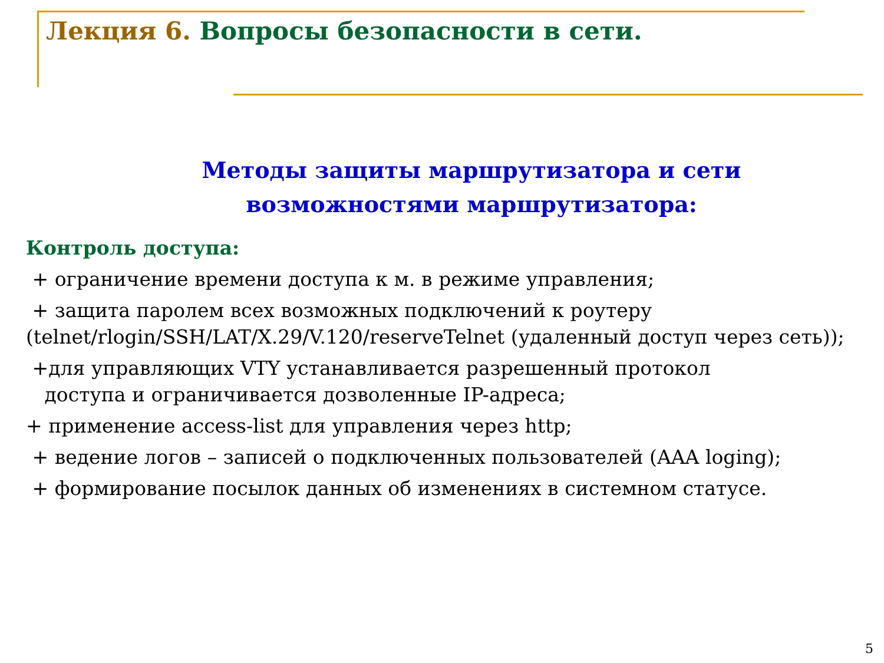Лекция 6. Вопросы безопасности в сети.
Методы защиты маршрутизатора и сети
возможностями маршрутизатора:
Контроль доступа:
+ ограничение времени доступа к м. в режиме управления;
+ защита паролем всех возможных подключений к роутеру (telnet/rlogin/SSH/LAT/X.29/V.120/reserveTelnet (удаленный доступ через сеть));
+для управляющих VTY устанавливается разрешенный протокол
доступа и ограничивается дозволенные IP-адреса;
+ применение access-list для управления через http;
+ ведение логов – записей о подключенных пользователей (AAA loging);
+ формирование посылок данных об изменениях в системном статусе.
5